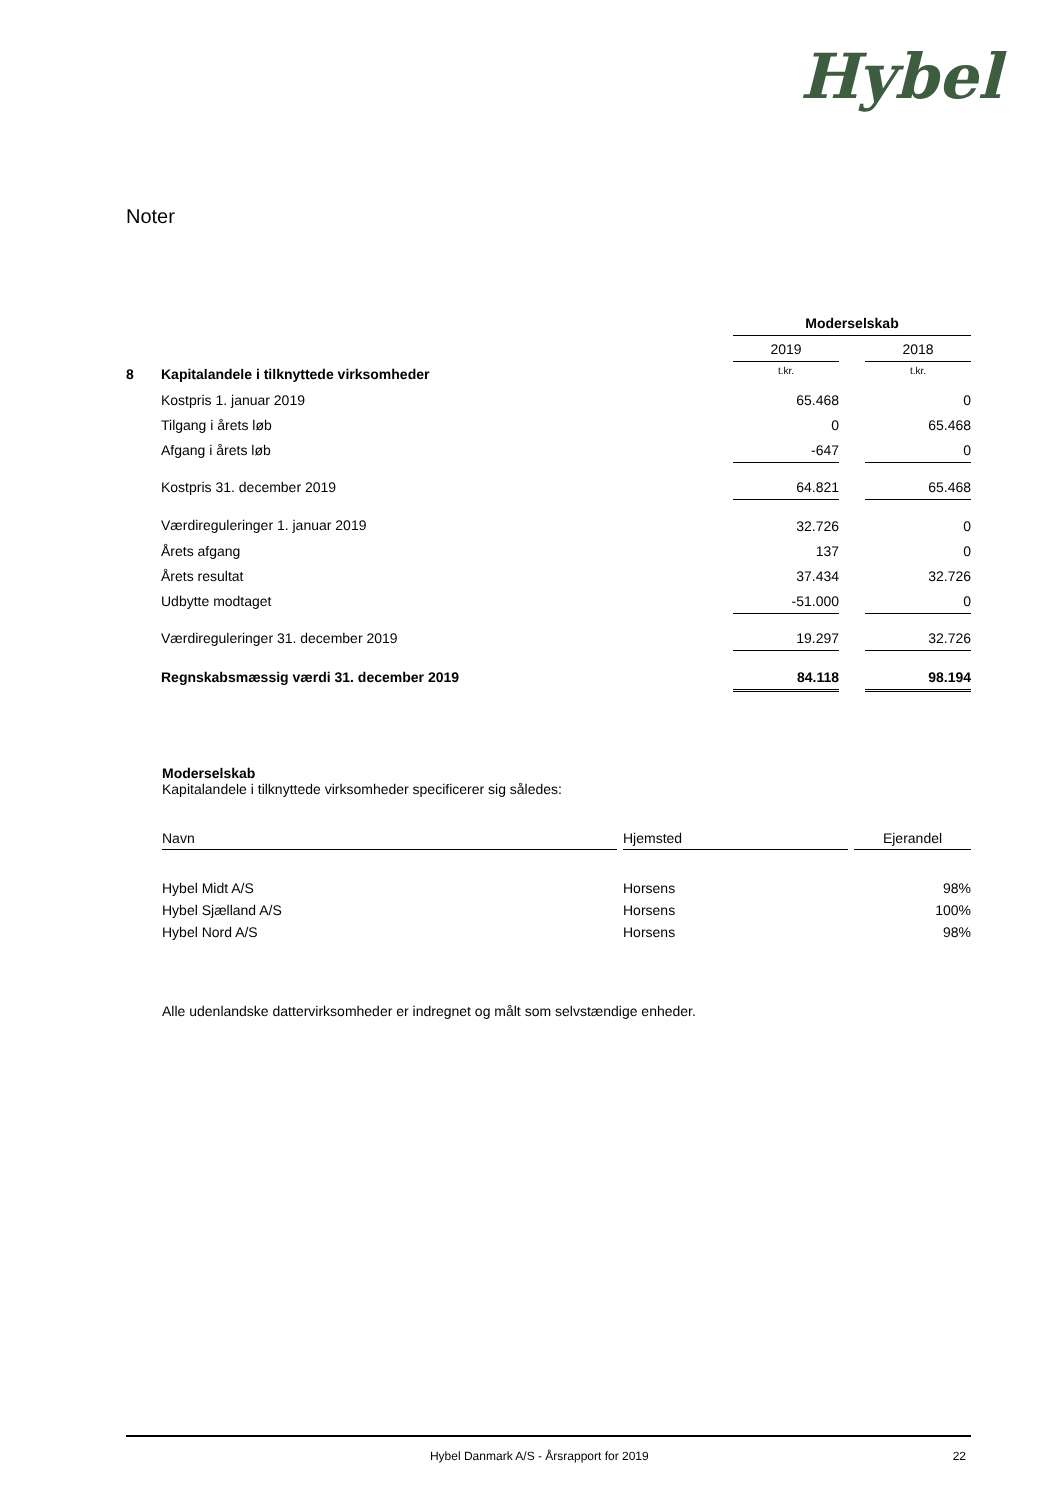Hybel
Noter
| | | Moderselskab | | |
| | | 2019 | | 2018 |
| 8 | Kapitalandele i tilknyttede virksomheder | t.kr. | | t.kr. |
| | Kostpris 1. januar 2019 | 65.468 | | 0 |
| | Tilgang i årets løb | 0 | | 65.468 |
| | Afgang i årets løb | -647 | | 0 |
| | Kostpris 31. december 2019 | 64.821 | | 65.468 |
| | Værdireguleringer 1. januar 2019 | 32.726 | | 0 |
| | Årets afgang | 137 | | 0 |
| | Årets resultat | 37.434 | | 32.726 |
| | Udbytte modtaget | -51.000 | | 0 |
| | Værdireguleringer 31. december 2019 | 19.297 | | 32.726 |
| | Regnskabsmæssig værdi 31. december 2019 | 84.118 | | 98.194 |
Moderselskab
Kapitalandele i tilknyttede virksomheder specificerer sig således:
| Navn | | Hjemsted | | Ejerandel |
| --- | --- | --- | --- | --- |
| Hybel Midt A/S | | Horsens | | 98% |
| Hybel Sjælland A/S | | Horsens | | 100% |
| Hybel Nord A/S | | Horsens | | 98% |
Alle udenlandske dattervirksomheder er indregnet og målt som selvstændige enheder.
Hybel Danmark A/S - Årsrapport for 2019 22